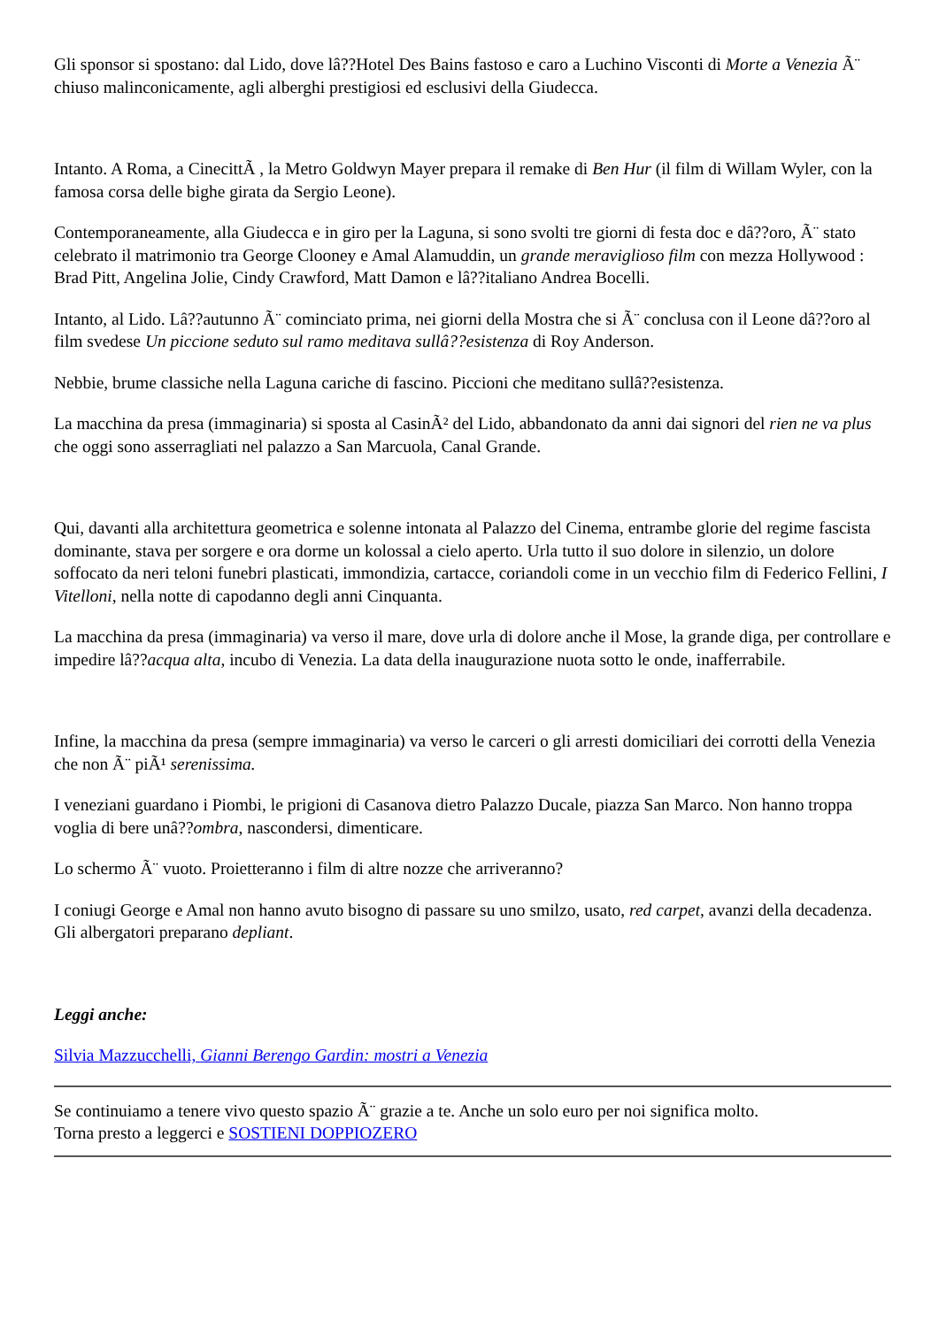Gli sponsor si spostano: dal Lido, dove lâ??Hotel Des Bains fastoso e caro a Luchino Visconti di Morte a Venezia Ã¨ chiuso malinconicamente, agli alberghi prestigiosi ed esclusivi della Giudecca.
Intanto. A Roma, a CinecittÃ , la Metro Goldwyn Mayer prepara il remake di Ben Hur (il film di Willam Wyler, con la famosa corsa delle bighe girata da Sergio Leone).
Contemporaneamente, alla Giudecca e in giro per la Laguna, si sono svolti tre giorni di festa doc e dâ??oro, Ã¨ stato celebrato il matrimonio tra George Clooney e Amal Alamuddin, un grande meraviglioso film con mezza Hollywood : Brad Pitt, Angelina Jolie, Cindy Crawford, Matt Damon e lâ??italiano Andrea Bocelli.
Intanto, al Lido. Lâ??autunno Ã¨ cominciato prima, nei giorni della Mostra che si Ã¨ conclusa con il Leone dâ??oro al film svedese Un piccione seduto sul ramo meditava sullâ??esistenza di Roy Anderson.
Nebbie, brume classiche nella Laguna cariche di fascino. Piccioni che meditano sullâ??esistenza.
La macchina da presa (immaginaria) si sposta al CasinÃ² del Lido, abbandonato da anni dai signori del rien ne va plus che oggi sono asserragliati nel palazzo a San Marcuola, Canal Grande.
Qui, davanti alla architettura geometrica e solenne intonata al Palazzo del Cinema, entrambe glorie del regime fascista dominante, stava per sorgere e ora dorme un kolossal a cielo aperto. Urla tutto il suo dolore in silenzio, un dolore soffocato da neri teloni funebri plasticati, immondizia, cartacce, coriandoli come in un vecchio film di Federico Fellini, I Vitelloni, nella notte di capodanno degli anni Cinquanta.
La macchina da presa (immaginaria) va verso il mare, dove urla di dolore anche il Mose, la grande diga, per controllare e impedire lâ??acqua alta, incubo di Venezia. La data della inaugurazione nuota sotto le onde, inafferrabile.
Infine, la macchina da presa (sempre immaginaria) va verso le carceri o gli arresti domiciliari dei corrotti della Venezia che non Ã¨ piÃ¹ serenissima.
I veneziani guardano i Piombi, le prigioni di Casanova dietro Palazzo Ducale, piazza San Marco. Non hanno troppa voglia di bere unâ??ombra, nascondersi, dimenticare.
Lo schermo Ã¨ vuoto. Proietteranno i film di altre nozze che arriveranno?
I coniugi George e Amal non hanno avuto bisogno di passare su uno smilzo, usato, red carpet, avanzi della decadenza. Gli albergatori preparano depliant.
Leggi anche:
Silvia Mazzucchelli, Gianni Berengo Gardin: mostri a Venezia
Se continuiamo a tenere vivo questo spazio Ã¨ grazie a te. Anche un solo euro per noi significa molto.
Torna presto a leggerci e SOSTIENI DOPPIOZERO